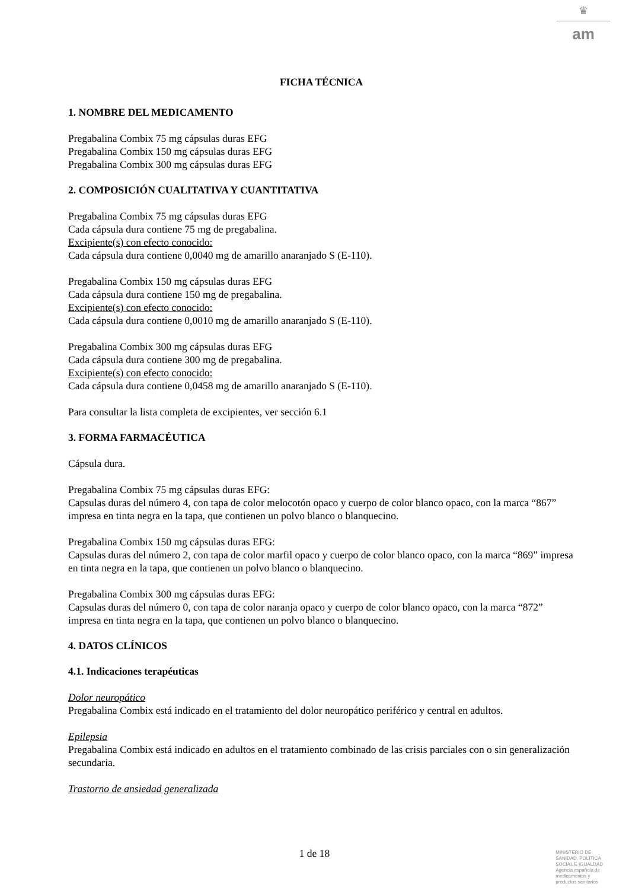♛
am
FICHA TÉCNICA
1. NOMBRE DEL MEDICAMENTO
Pregabalina Combix 75 mg cápsulas duras EFG
Pregabalina Combix 150 mg cápsulas duras EFG
Pregabalina Combix 300 mg cápsulas duras EFG
2. COMPOSICIÓN CUALITATIVA Y CUANTITATIVA
Pregabalina Combix 75 mg cápsulas duras EFG
Cada cápsula dura contiene 75 mg de pregabalina.
Excipiente(s) con efecto conocido:
Cada cápsula dura contiene 0,0040 mg de amarillo anaranjado S (E-110).
Pregabalina Combix 150 mg cápsulas duras EFG
Cada cápsula dura contiene 150 mg de pregabalina.
Excipiente(s) con efecto conocido:
Cada cápsula dura contiene 0,0010 mg de amarillo anaranjado S (E-110).
Pregabalina Combix 300 mg cápsulas duras EFG
Cada cápsula dura contiene 300 mg de pregabalina.
Excipiente(s) con efecto conocido:
Cada cápsula dura contiene 0,0458 mg de amarillo anaranjado S (E-110).
Para consultar la lista completa de excipientes, ver sección 6.1
3. FORMA FARMACÉUTICA
Cápsula dura.
Pregabalina Combix 75 mg cápsulas duras EFG:
Capsulas duras del número 4, con tapa de color melocotón opaco y cuerpo de color blanco opaco, con la marca “867” impresa en tinta negra en la tapa, que contienen un polvo blanco o blanquecino.
Pregabalina Combix 150 mg cápsulas duras EFG:
Capsulas duras del número 2, con tapa de color marfil opaco y cuerpo de color blanco opaco, con la marca “869” impresa en tinta negra en la tapa, que contienen un polvo blanco o blanquecino.
Pregabalina Combix 300 mg cápsulas duras EFG:
Capsulas duras del número 0, con tapa de color naranja opaco y cuerpo de color blanco opaco, con la marca “872” impresa en tinta negra en la tapa, que contienen un polvo blanco o blanquecino.
4. DATOS CLÍNICOS
4.1. Indicaciones terapéuticas
Dolor neuropático
Pregabalina Combix está indicado en el tratamiento del dolor neuropático periférico y central en adultos.
Epilepsia
Pregabalina Combix está indicado en adultos en el tratamiento combinado de las crisis parciales con o sin generalización secundaria.
Trastorno de ansiedad generalizada
1 de 18
MINISTERIO DE
SANIDAD, POLITICA
SOCIAL E IGUALDAD
Agencia española de
medicamentos y
productos sanitarios